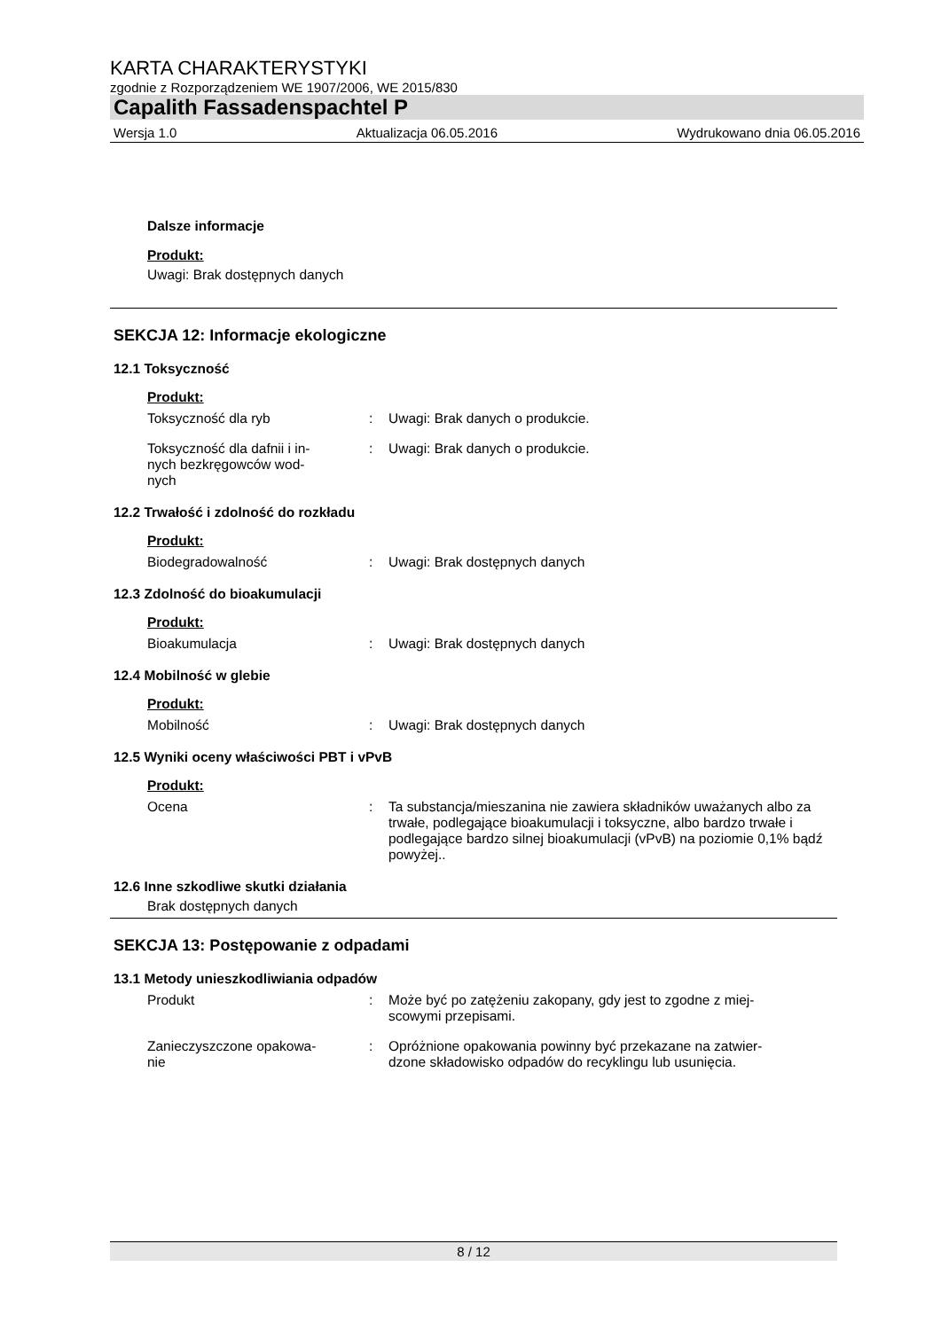KARTA CHARAKTERYSTYKI
zgodnie z Rozporządzeniem WE 1907/2006, WE 2015/830
Capalith Fassadenspachtel P
Wersja 1.0 Aktualizacja 06.05.2016 Wydrukowano dnia 06.05.2016
Dalsze informacje
Produkt:
Uwagi: Brak dostępnych danych
SEKCJA 12: Informacje ekologiczne
12.1 Toksyczność
Produkt:
Toksyczność dla ryb : Uwagi: Brak danych o produkcie.
Toksyczność dla dafnii i in-
nych bezkręgowców wod-
nych
: Uwagi: Brak danych o produkcie.
12.2 Trwałość i zdolność do rozkładu
Produkt:
Biodegradowalność : Uwagi: Brak dostępnych danych
12.3 Zdolność do bioakumulacji
Produkt:
Bioakumulacja : Uwagi: Brak dostępnych danych
12.4 Mobilność w glebie
Produkt:
Mobilność : Uwagi: Brak dostępnych danych
12.5 Wyniki oceny właściwości PBT i vPvB
Produkt:
Ocena : Ta substancja/mieszanina nie zawiera składników uważanych albo za trwałe, podlegające bioakumulacji i toksyczne, albo bardzo trwałe i podlegające bardzo silnej bioakumulacji (vPvB) na poziomie 0,1% bądź powyżej..
12.6 Inne szkodliwe skutki działania
Brak dostępnych danych
SEKCJA 13: Postępowanie z odpadami
13.1 Metody unieszkodliwiania odpadów
Produkt : Może być po zatężeniu zakopany, gdy jest to zgodne z miej-
scowymi przepisami.
Zanieczyszczone opakowa-
nie
: Opróżnione opakowania powinny być przekazane na zatwier-
dzone składowisko odpadów do recyklingu lub usunięcia.
8 / 12